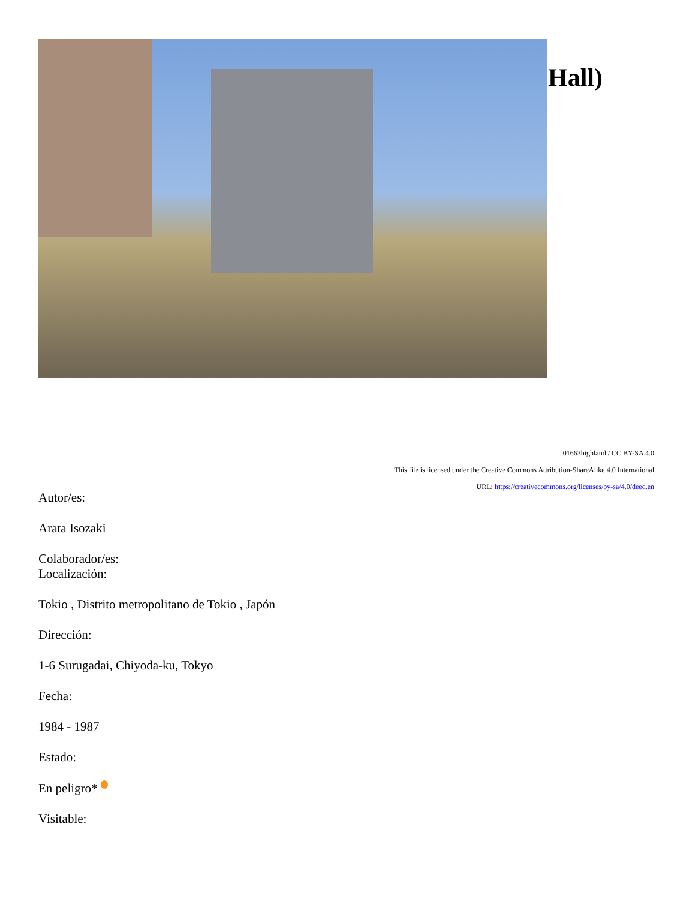Hall)
01663highland / CC BY-SA 4.0
This file is licensed under the Creative Commons Attribution-ShareAlike 4.0 International
URL: https://creativecommons.org/licenses/by-sa/4.0/deed.en
Autor/es:
Arata Isozaki
Colaborador/es:
Localización:
Tokio , Distrito metropolitano de Tokio , Japón
Dirección:
1-6 Surugadai, Chiyoda-ku, Tokyo
Fecha:
1984 - 1987
Estado:
En peligro*
Visitable: